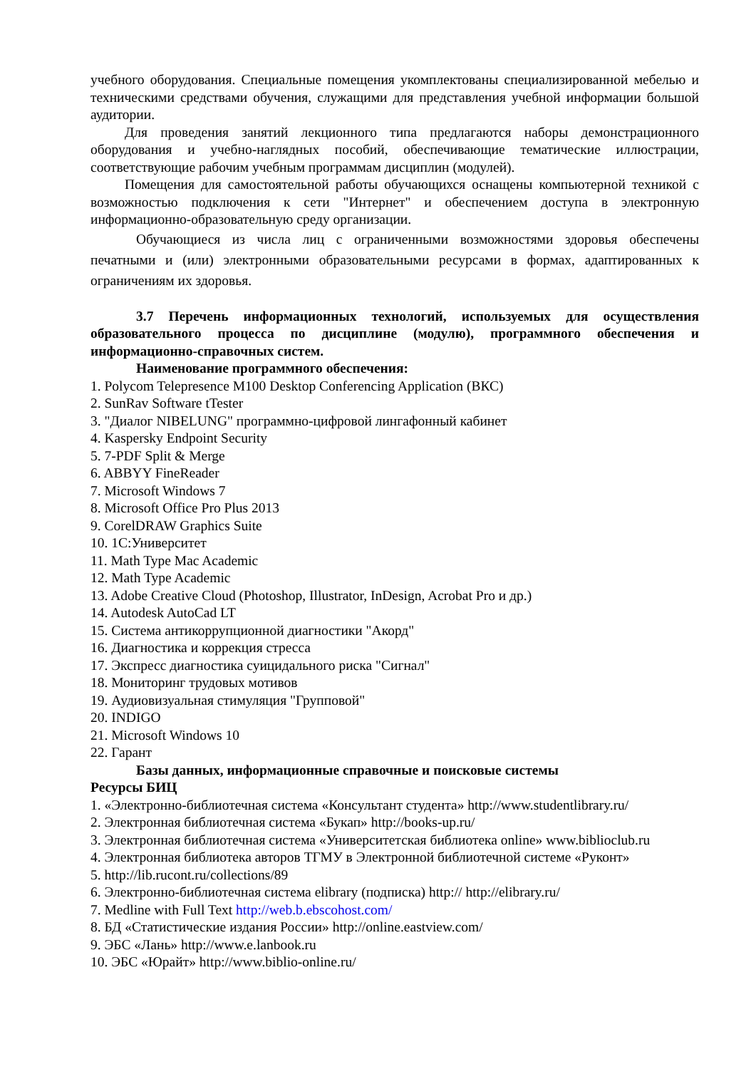учебного оборудования. Специальные помещения укомплектованы специализированной мебелью и техническими средствами обучения, служащими для представления учебной информации большой аудитории.
Для проведения занятий лекционного типа предлагаются наборы демонстрационного оборудования и учебно-наглядных пособий, обеспечивающие тематические иллюстрации, соответствующие рабочим учебным программам дисциплин (модулей).
Помещения для самостоятельной работы обучающихся оснащены компьютерной техникой с возможностью подключения к сети "Интернет" и обеспечением доступа в электронную информационно-образовательную среду организации.
Обучающиеся из числа лиц с ограниченными возможностями здоровья обеспечены печатными и (или) электронными образовательными ресурсами в формах, адаптированных к ограничениям их здоровья.
3.7 Перечень информационных технологий, используемых для осуществления образовательного процесса по дисциплине (модулю), программного обеспечения и информационно-справочных систем.
Наименование программного обеспечения:
1. Polycom Telepresence M100 Desktop Conferencing Application (ВКС)
2. SunRav Software tTester
3. "Диалог NIBELUNG" программно-цифровой лингафонный кабинет
4. Kaspersky Endpoint Security
5. 7-PDF Split & Merge
6. ABBYY FineReader
7. Microsoft Windows 7
8. Microsoft Office Pro Plus 2013
9. CorelDRAW Graphics Suite
10. 1С:Университет
11. Math Type Mac Academic
12. Math Type Academic
13. Adobe Creative Cloud (Photoshop, Illustrator, InDesign, Acrobat Pro и др.)
14. Autodesk AutoCad LT
15. Система антикоррупционной диагностики "Акорд"
16. Диагностика и коррекция стресса
17. Экспресс диагностика суицидального риска "Сигнал"
18. Мониторинг трудовых мотивов
19. Аудиовизуальная стимуляция "Групповой"
20. INDIGO
21. Microsoft Windows 10
22. Гарант
Базы данных, информационные справочные и поисковые системы
Ресурсы БИЦ
1. «Электронно-библиотечная система «Консультант студента» http://www.studentlibrary.ru/
2. Электронная библиотечная система «Букап» http://books-up.ru/
3. Электронная библиотечная система «Университетская библиотека online» www.biblioclub.ru
4. Электронная библиотека авторов ТГМУ в Электронной библиотечной системе «Руконт»
5. http://lib.rucont.ru/collections/89
6. Электронно-библиотечная система elibrary (подписка) http:// http://elibrary.ru/
7. Medline with Full Text http://web.b.ebscohost.com/
8. БД «Статистические издания России» http://online.eastview.com/
9. ЭБС «Лань» http://www.e.lanbook.ru
10. ЭБС «Юрайт» http://www.biblio-online.ru/